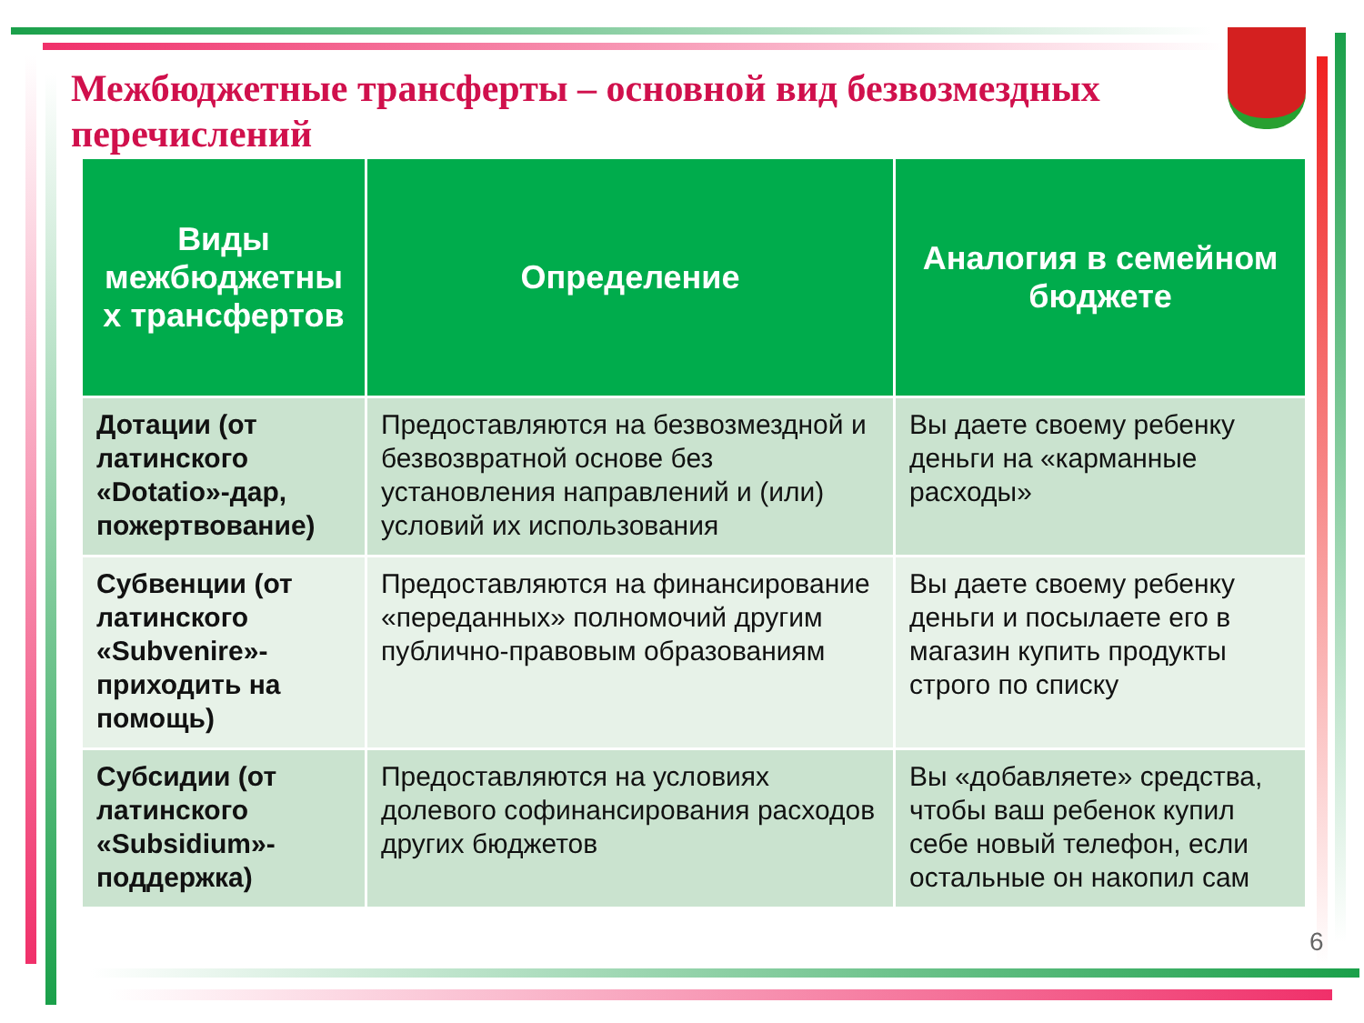Межбюджетные трансферты – основной вид безвозмездных перечислений
| Виды межбюджетны х трансфертов | Определение | Аналогия в семейном бюджете |
| --- | --- | --- |
| Дотации (от латинского «Dotatio»-дар, пожертвование) | Предоставляются на безвозмездной и безвозвратной основе без установления направлений и (или) условий их использования | Вы даете своему ребенку деньги на «карманные расходы» |
| Субвенции (от латинского «Subvenire»-приходить на помощь) | Предоставляются на финансирование «переданных» полномочий другим публично-правовым образованиям | Вы даете своему ребенку деньги и посылаете его в магазин купить продукты строго по списку |
| Субсидии (от латинского «Subsidium»-поддержка) | Предоставляются на условиях долевого софинансирования расходов других бюджетов | Вы «добавляете» средства, чтобы ваш ребенок купил себе новый телефон, если остальные он накопил сам |
6